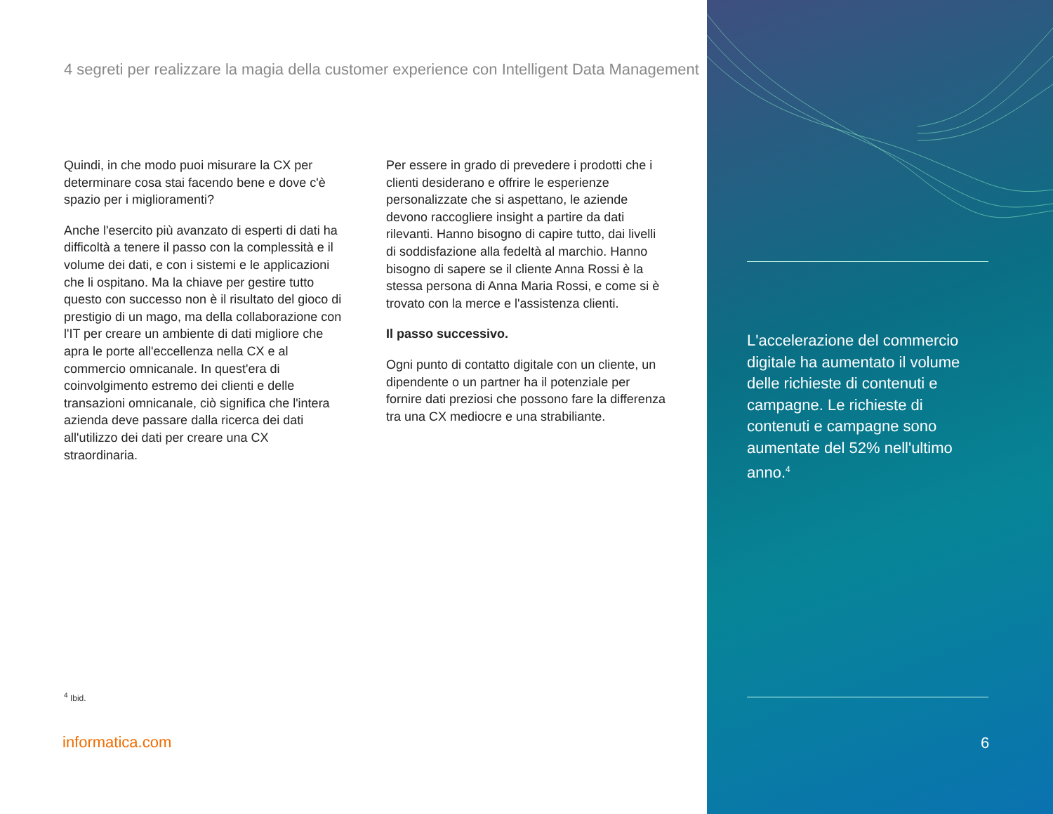4 segreti per realizzare la magia della customer experience con Intelligent Data Management
Quindi, in che modo puoi misurare la CX per determinare cosa stai facendo bene e dove c'è spazio per i miglioramenti?
Anche l'esercito più avanzato di esperti di dati ha difficoltà a tenere il passo con la complessità e il volume dei dati, e con i sistemi e le applicazioni che li ospitano. Ma la chiave per gestire tutto questo con successo non è il risultato del gioco di prestigio di un mago, ma della collaborazione con l'IT per creare un ambiente di dati migliore che apra le porte all'eccellenza nella CX e al commercio omnicanale. In quest'era di coinvolgimento estremo dei clienti e delle transazioni omnicanale, ciò significa che l'intera azienda deve passare dalla ricerca dei dati all'utilizzo dei dati per creare una CX straordinaria.
Per essere in grado di prevedere i prodotti che i clienti desiderano e offrire le esperienze personalizzate che si aspettano, le aziende devono raccogliere insight a partire da dati rilevanti. Hanno bisogno di capire tutto, dai livelli di soddisfazione alla fedeltà al marchio. Hanno bisogno di sapere se il cliente Anna Rossi è la stessa persona di Anna Maria Rossi, e come si è trovato con la merce e l'assistenza clienti.
Il passo successivo.
Ogni punto di contatto digitale con un cliente, un dipendente o un partner ha il potenziale per fornire dati preziosi che possono fare la differenza tra una CX mediocre e una strabiliante.
<sup>4</sup> Ibid.
informatica.com
L'accelerazione del commercio digitale ha aumentato il volume delle richieste di contenuti e campagne. Le richieste di contenuti e campagne sono aumentate del 52% nell'ultimo anno.<sup>4</sup>
6